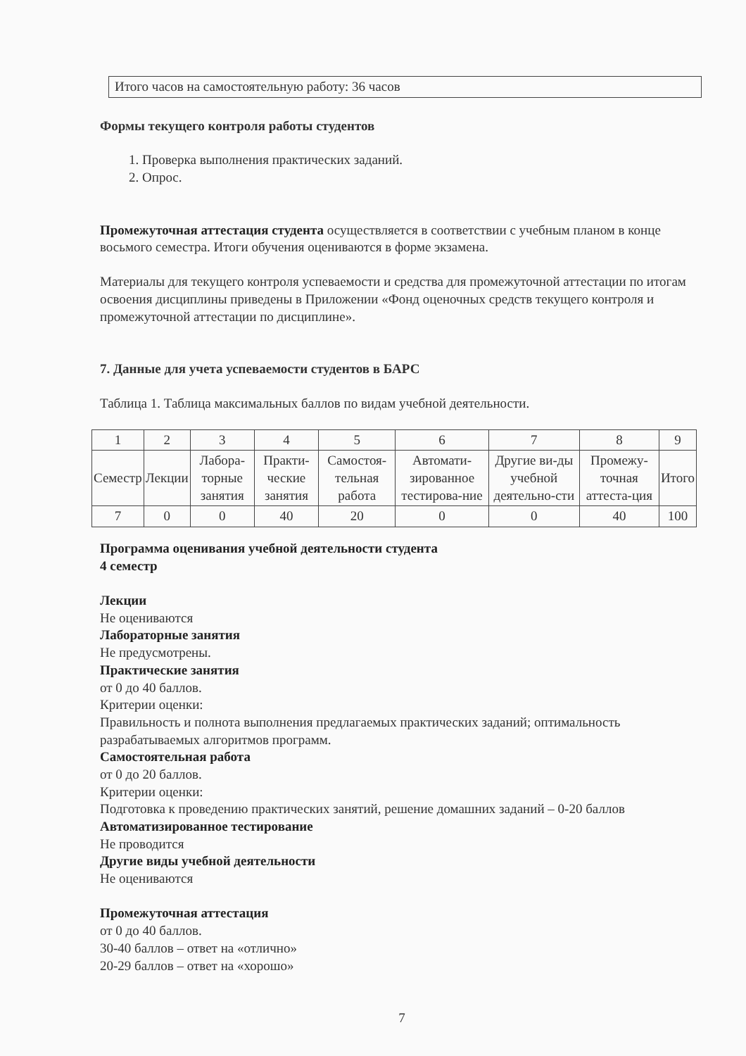Итого часов на самостоятельную работу: 36 часов
Формы текущего контроля работы студентов
1. Проверка выполнения практических заданий.
2. Опрос.
Промежуточная аттестация студента осуществляется в соответствии с учебным планом в конце восьмого семестра. Итоги обучения оцениваются в форме экзамена.
Материалы для текущего контроля успеваемости и средства для промежуточной аттестации по итогам освоения дисциплины приведены в Приложении «Фонд оценочных средств текущего контроля и промежуточной аттестации по дисциплине».
7. Данные для учета успеваемости студентов в БАРС
Таблица 1. Таблица максимальных баллов по видам учебной деятельности.
| 1 | 2 | 3 | 4 | 5 | 6 | 7 | 8 | 9 |
| Семестр | Лекции | Лабора-торные занятия | Практи-ческие занятия | Самостоя-тельная работа | Автомати-зированное тестирова-ние | Другие ви-ды учебной деятельно-сти | Промежу-точная аттеста-ция | Итого |
| 7 | 0 | 0 | 40 | 20 | 0 | 0 | 40 | 100 |
Программа оценивания учебной деятельности студента
4 семестр
Лекции
Не оцениваются
Лабораторные занятия
Не предусмотрены.
Практические занятия
от 0 до 40 баллов.
Критерии оценки:
Правильность и полнота выполнения предлагаемых практических заданий; оптимальность разрабатываемых алгоритмов программ.
Самостоятельная работа
от 0 до 20 баллов.
Критерии оценки:
Подготовка к проведению практических занятий, решение домашних заданий – 0-20 баллов
Автоматизированное тестирование
Не проводится
Другие виды учебной деятельности
Не оцениваются
Промежуточная аттестация
от 0 до 40 баллов.
30-40 баллов – ответ на «отлично»
20-29 баллов – ответ на «хорошо»
7